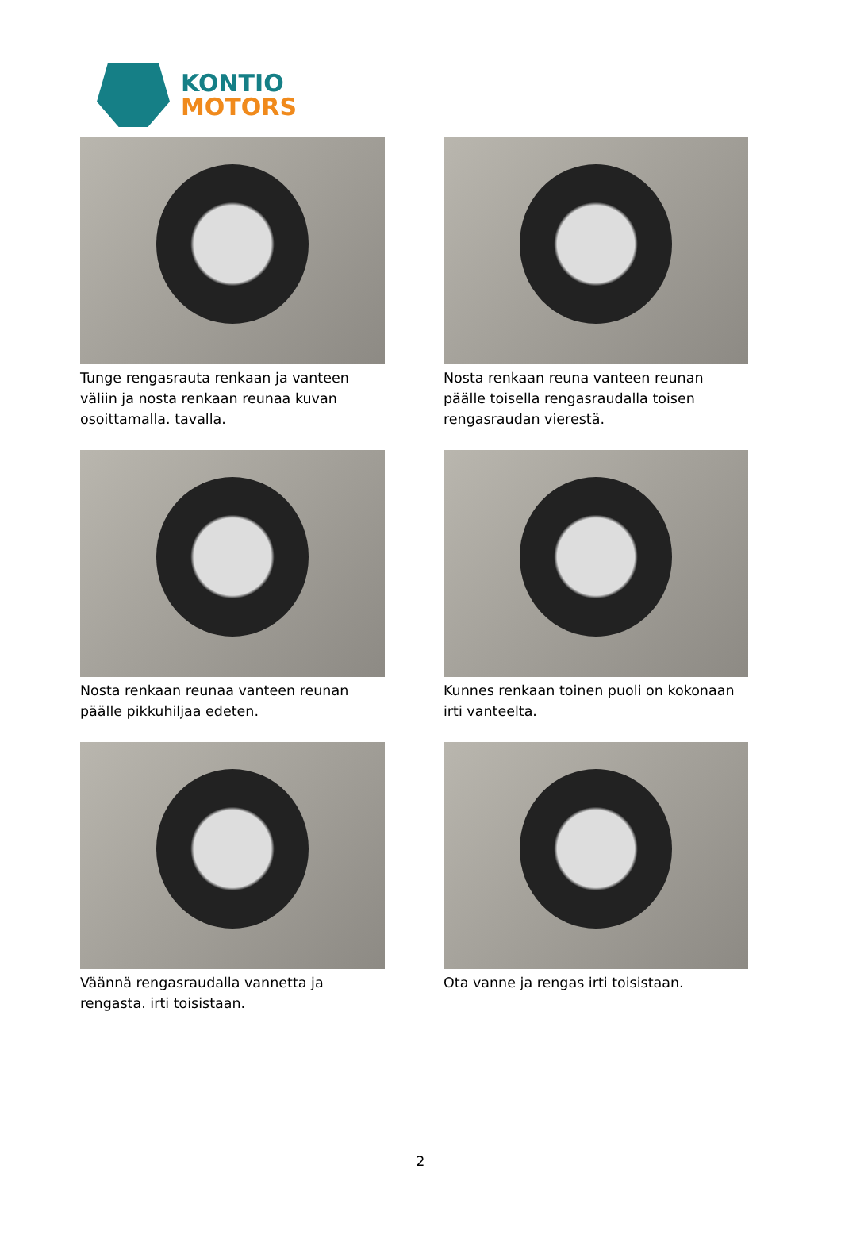KONTIO
MOTORS
Tunge rengasrauta renkaan ja vanteen väliin ja nosta renkaan reunaa kuvan osoittamalla. tavalla.
Nosta renkaan reuna vanteen reunan päälle toisella rengasraudalla toisen rengasraudan vierestä.
Nosta renkaan reunaa vanteen reunan päälle pikkuhiljaa edeten.
Kunnes renkaan toinen puoli on kokonaan irti vanteelta.
Väännä rengasraudalla vannetta ja rengasta. irti toisistaan.
Ota vanne ja rengas irti toisistaan.
2